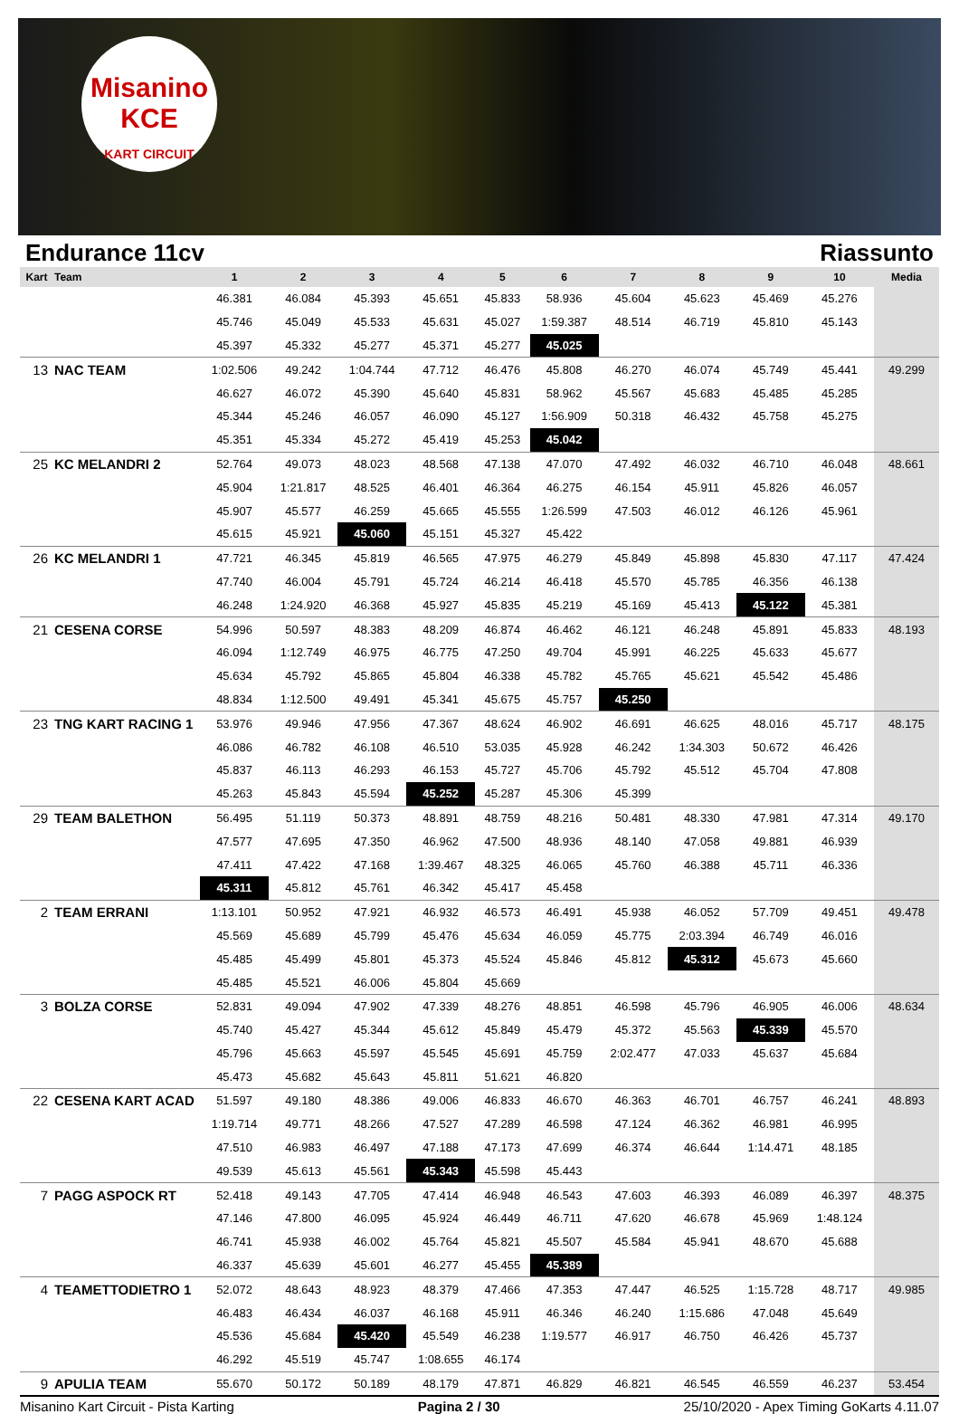Misanino
KCE
KART CIRCUIT
Endurance 11cv Riassunto
| Kart | Team | 1 | 2 | 3 | 4 | 5 | 6 | 7 | 8 | 9 | 10 | Media |
| --- | --- | --- | --- | --- | --- | --- | --- | --- | --- | --- | --- | --- |
| | | 46.381 | 46.084 | 45.393 | 45.651 | 45.833 | 58.936 | 45.604 | 45.623 | 45.469 | 45.276 | |
| | | 45.746 | 45.049 | 45.533 | 45.631 | 45.027 | 1:59.387 | 48.514 | 46.719 | 45.810 | 45.143 | |
| | | 45.397 | 45.332 | 45.277 | 45.371 | 45.277 | 45.025 | | | | | |
| 13 | NAC TEAM | 1:02.506 | 49.242 | 1:04.744 | 47.712 | 46.476 | 45.808 | 46.270 | 46.074 | 45.749 | 45.441 | 49.299 |
| | | 46.627 | 46.072 | 45.390 | 45.640 | 45.831 | 58.962 | 45.567 | 45.683 | 45.485 | 45.285 | |
| | | 45.344 | 45.246 | 46.057 | 46.090 | 45.127 | 1:56.909 | 50.318 | 46.432 | 45.758 | 45.275 | |
| | | 45.351 | 45.334 | 45.272 | 45.419 | 45.253 | 45.042 | | | | | |
| 25 | KC MELANDRI 2 | 52.764 | 49.073 | 48.023 | 48.568 | 47.138 | 47.070 | 47.492 | 46.032 | 46.710 | 46.048 | 48.661 |
| | | 45.904 | 1:21.817 | 48.525 | 46.401 | 46.364 | 46.275 | 46.154 | 45.911 | 45.826 | 46.057 | |
| | | 45.907 | 45.577 | 46.259 | 45.665 | 45.555 | 1:26.599 | 47.503 | 46.012 | 46.126 | 45.961 | |
| | | 45.615 | 45.921 | 45.060 | 45.151 | 45.327 | 45.422 | | | | | |
| 26 | KC MELANDRI 1 | 47.721 | 46.345 | 45.819 | 46.565 | 47.975 | 46.279 | 45.849 | 45.898 | 45.830 | 47.117 | 47.424 |
| | | 47.740 | 46.004 | 45.791 | 45.724 | 46.214 | 46.418 | 45.570 | 45.785 | 46.356 | 46.138 | |
| | | 46.248 | 1:24.920 | 46.368 | 45.927 | 45.835 | 45.219 | 45.169 | 45.413 | 45.122 | 45.381 | |
| 21 | CESENA CORSE | 54.996 | 50.597 | 48.383 | 48.209 | 46.874 | 46.462 | 46.121 | 46.248 | 45.891 | 45.833 | 48.193 |
| | | 46.094 | 1:12.749 | 46.975 | 46.775 | 47.250 | 49.704 | 45.991 | 46.225 | 45.633 | 45.677 | |
| | | 45.634 | 45.792 | 45.865 | 45.804 | 46.338 | 45.782 | 45.765 | 45.621 | 45.542 | 45.486 | |
| | | 48.834 | 1:12.500 | 49.491 | 45.341 | 45.675 | 45.757 | 45.250 | | | | |
| 23 | TNG KART RACING 1 | 53.976 | 49.946 | 47.956 | 47.367 | 48.624 | 46.902 | 46.691 | 46.625 | 48.016 | 45.717 | 48.175 |
| | | 46.086 | 46.782 | 46.108 | 46.510 | 53.035 | 45.928 | 46.242 | 1:34.303 | 50.672 | 46.426 | |
| | | 45.837 | 46.113 | 46.293 | 46.153 | 45.727 | 45.706 | 45.792 | 45.512 | 45.704 | 47.808 | |
| | | 45.263 | 45.843 | 45.594 | 45.252 | 45.287 | 45.306 | 45.399 | | | | |
| 29 | TEAM BALETHON | 56.495 | 51.119 | 50.373 | 48.891 | 48.759 | 48.216 | 50.481 | 48.330 | 47.981 | 47.314 | 49.170 |
| | | 47.577 | 47.695 | 47.350 | 46.962 | 47.500 | 48.936 | 48.140 | 47.058 | 49.881 | 46.939 | |
| | | 47.411 | 47.422 | 47.168 | 1:39.467 | 48.325 | 46.065 | 45.760 | 46.388 | 45.711 | 46.336 | |
| | | 45.311 | 45.812 | 45.761 | 46.342 | 45.417 | 45.458 | | | | | |
| 2 | TEAM ERRANI | 1:13.101 | 50.952 | 47.921 | 46.932 | 46.573 | 46.491 | 45.938 | 46.052 | 57.709 | 49.451 | 49.478 |
| | | 45.569 | 45.689 | 45.799 | 45.476 | 45.634 | 46.059 | 45.775 | 2:03.394 | 46.749 | 46.016 | |
| | | 45.485 | 45.499 | 45.801 | 45.373 | 45.524 | 45.846 | 45.812 | 45.312 | 45.673 | 45.660 | |
| | | 45.485 | 45.521 | 46.006 | 45.804 | 45.669 | | | | | | |
| 3 | BOLZA CORSE | 52.831 | 49.094 | 47.902 | 47.339 | 48.276 | 48.851 | 46.598 | 45.796 | 46.905 | 46.006 | 48.634 |
| | | 45.740 | 45.427 | 45.344 | 45.612 | 45.849 | 45.479 | 45.372 | 45.563 | 45.339 | 45.570 | |
| | | 45.796 | 45.663 | 45.597 | 45.545 | 45.691 | 45.759 | 2:02.477 | 47.033 | 45.637 | 45.684 | |
| | | 45.473 | 45.682 | 45.643 | 45.811 | 51.621 | 46.820 | | | | | |
| 22 | CESENA KART ACAD | 51.597 | 49.180 | 48.386 | 49.006 | 46.833 | 46.670 | 46.363 | 46.701 | 46.757 | 46.241 | 48.893 |
| | | 1:19.714 | 49.771 | 48.266 | 47.527 | 47.289 | 46.598 | 47.124 | 46.362 | 46.981 | 46.995 | |
| | | 47.510 | 46.983 | 46.497 | 47.188 | 47.173 | 47.699 | 46.374 | 46.644 | 1:14.471 | 48.185 | |
| | | 49.539 | 45.613 | 45.561 | 45.343 | 45.598 | 45.443 | | | | | |
| 7 | PAGG ASPOCK RT | 52.418 | 49.143 | 47.705 | 47.414 | 46.948 | 46.543 | 47.603 | 46.393 | 46.089 | 46.397 | 48.375 |
| | | 47.146 | 47.800 | 46.095 | 45.924 | 46.449 | 46.711 | 47.620 | 46.678 | 45.969 | 1:48.124 | |
| | | 46.741 | 45.938 | 46.002 | 45.764 | 45.821 | 45.507 | 45.584 | 45.941 | 48.670 | 45.688 | |
| | | 46.337 | 45.639 | 45.601 | 46.277 | 45.455 | 45.389 | | | | | |
| 4 | TEAMETTODIETRO 1 | 52.072 | 48.643 | 48.923 | 48.379 | 47.466 | 47.353 | 47.447 | 46.525 | 1:15.728 | 48.717 | 49.985 |
| | | 46.483 | 46.434 | 46.037 | 46.168 | 45.911 | 46.346 | 46.240 | 1:15.686 | 47.048 | 45.649 | |
| | | 45.536 | 45.684 | 45.420 | 45.549 | 46.238 | 1:19.577 | 46.917 | 46.750 | 46.426 | 45.737 | |
| | | 46.292 | 45.519 | 45.747 | 1:08.655 | 46.174 | | | | | | |
| 9 | APULIA TEAM | 55.670 | 50.172 | 50.189 | 48.179 | 47.871 | 46.829 | 46.821 | 46.545 | 46.559 | 46.237 | 53.454 |
Misanino Kart Circuit - Pista Karting Pagina 2 / 30 25/10/2020 - Apex Timing GoKarts 4.11.07